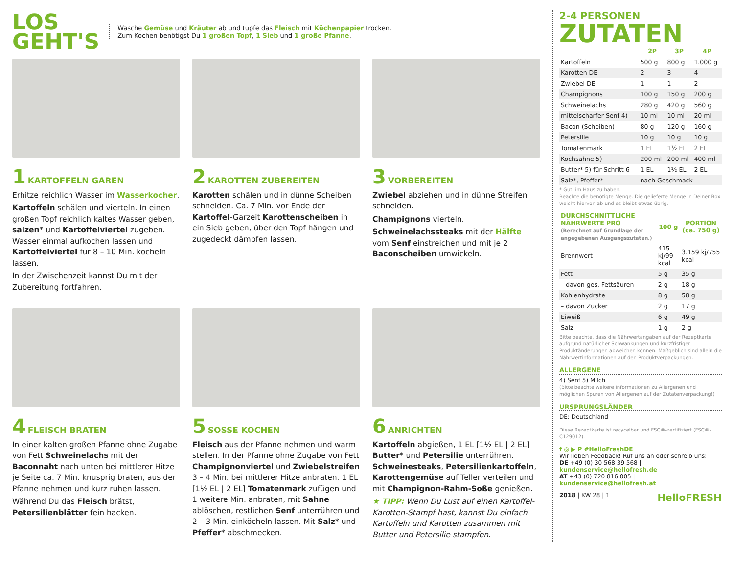LOS
GEHT'S
Wasche Gemüse und Kräuter ab und tupfe das Fleisch mit Küchenpapier trocken.
Zum Kochen benötigst Du 1 großen Topf, 1 Sieb und 1 große Pfanne.
1 KARTOFFELN GAREN
Erhitze reichlich Wasser im Wasserkocher.
Kartoffeln schälen und vierteln. In einen großen Topf reichlich kaltes Wasser geben, salzen* und Kartoffelviertel zugeben. Wasser einmal aufkochen lassen und Kartoffelviertel für 8 – 10 Min. köcheln lassen.
In der Zwischenzeit kannst Du mit der Zubereitung fortfahren.
2 KAROTTEN ZUBEREITEN
Karotten schälen und in dünne Scheiben schneiden. Ca. 7 Min. vor Ende der Kartoffel-Garzeit Karottenscheiben in ein Sieb geben, über den Topf hängen und zugedeckt dämpfen lassen.
3 VORBEREITEN
Zwiebel abziehen und in dünne Streifen schneiden.
Champignons vierteln.
Schweinelachssteaks mit der Hälfte vom Senf einstreichen und mit je 2 Baconscheiben umwickeln.
4 FLEISCH BRATEN
In einer kalten großen Pfanne ohne Zugabe von Fett Schweinelachs mit der Baconnaht nach unten bei mittlerer Hitze je Seite ca. 7 Min. knusprig braten, aus der Pfanne nehmen und kurz ruhen lassen.
Während Du das Fleisch brätst, Petersilienblätter fein hacken.
5 SOSSE KOCHEN
Fleisch aus der Pfanne nehmen und warm stellen. In der Pfanne ohne Zugabe von Fett Champignonviertel und Zwiebelstreifen 3 – 4 Min. bei mittlerer Hitze anbraten. 1 EL [1½ EL | 2 EL] Tomatenmark zufügen und 1 weitere Min. anbraten, mit Sahne ablöschen, restlichen Senf unterrühren und 2 – 3 Min. einköcheln lassen. Mit Salz* und Pfeffer* abschmecken.
6 ANRICHTEN
Kartoffeln abgießen, 1 EL [1½ EL | 2 EL] Butter* und Petersilie unterrühren. Schweinesteaks, Petersilienkartoffeln, Karottengemüse auf Teller verteilen und mit Champignon-Rahm-Soße genießen.
★ TIPP: Wenn Du Lust auf einen Kartoffel-Karotten-Stampf hast, kannst Du einfach Kartoffeln und Karotten zusammen mit Butter und Petersilie stampfen.
2-4 PERSONEN
ZUTATEN
| | 2P | 3P | 4P |
| --- | --- | --- | --- |
| Kartoffeln | 500 g | 800 g | 1.000 g |
| Karotten DE | 2 | 3 | 4 |
| Zwiebel DE | 1 | 1 | 2 |
| Champignons | 100 g | 150 g | 200 g |
| Schweinelachs | 280 g | 420 g | 560 g |
| mittelscharfer Senf 4) | 10 ml | 10 ml | 20 ml |
| Bacon (Scheiben) | 80 g | 120 g | 160 g |
| Petersilie | 10 g | 10 g | 10 g |
| Tomatenmark | 1 EL | 1½ EL | 2 EL |
| Kochsahne 5) | 200 ml | 200 ml | 400 ml |
| Butter* 5) für Schritt 6 | 1 EL | 1½ EL | 2 EL |
| Salz*, Pfeffer* | nach Geschmack | | |
* Gut, im Haus zu haben.
Beachte die benötigte Menge. Die gelieferte Menge in Deiner Box weicht hiervon ab und es bleibt etwas übrig.
| DURCHSCHNITTLICHE NÄHRWERTE PRO (Berechnet auf Grundlage der angegebenen Ausgangszutaten.) | 100 g | PORTION (ca. 750 g) |
| --- | --- | --- |
| Brennwert | 415 kj/99 kcal | 3.159 kj/755 kcal |
| Fett | 5 g | 35 g |
| – davon ges. Fettsäuren | 2 g | 18 g |
| Kohlenhydrate | 8 g | 58 g |
| – davon Zucker | 2 g | 17 g |
| Eiweiß | 6 g | 49 g |
| Salz | 1 g | 2 g |
Bitte beachte, dass die Nährwertangaben auf der Rezeptkarte aufgrund natürlicher Schwankungen und kurzfristiger Produktänderungen abweichen können. Maßgeblich sind allein die Nährwertinformationen auf den Produktverpackungen.
ALLERGENE
4) Senf 5) Milch
(Bitte beachte weitere Informationen zu Allergenen und möglichen Spuren von Allergenen auf der Zutatenverpackung!)
URSPRUNGSLÄNDER
DE: Deutschland
Diese Rezeptkarte ist recycelbar und FSC®-zertifiziert (FSC®-C129012).
f ◎ ▶ P #HelloFreshDE
Wir lieben Feedback! Ruf uns an oder schreib uns:
DE +49 (0) 30 568 39 568 | kundenservice@hellofresh.de
AT +43 (0) 720 816 005 | kundenservice@hellofresh.at
2018 | KW 28 | 1 HelloFRESH